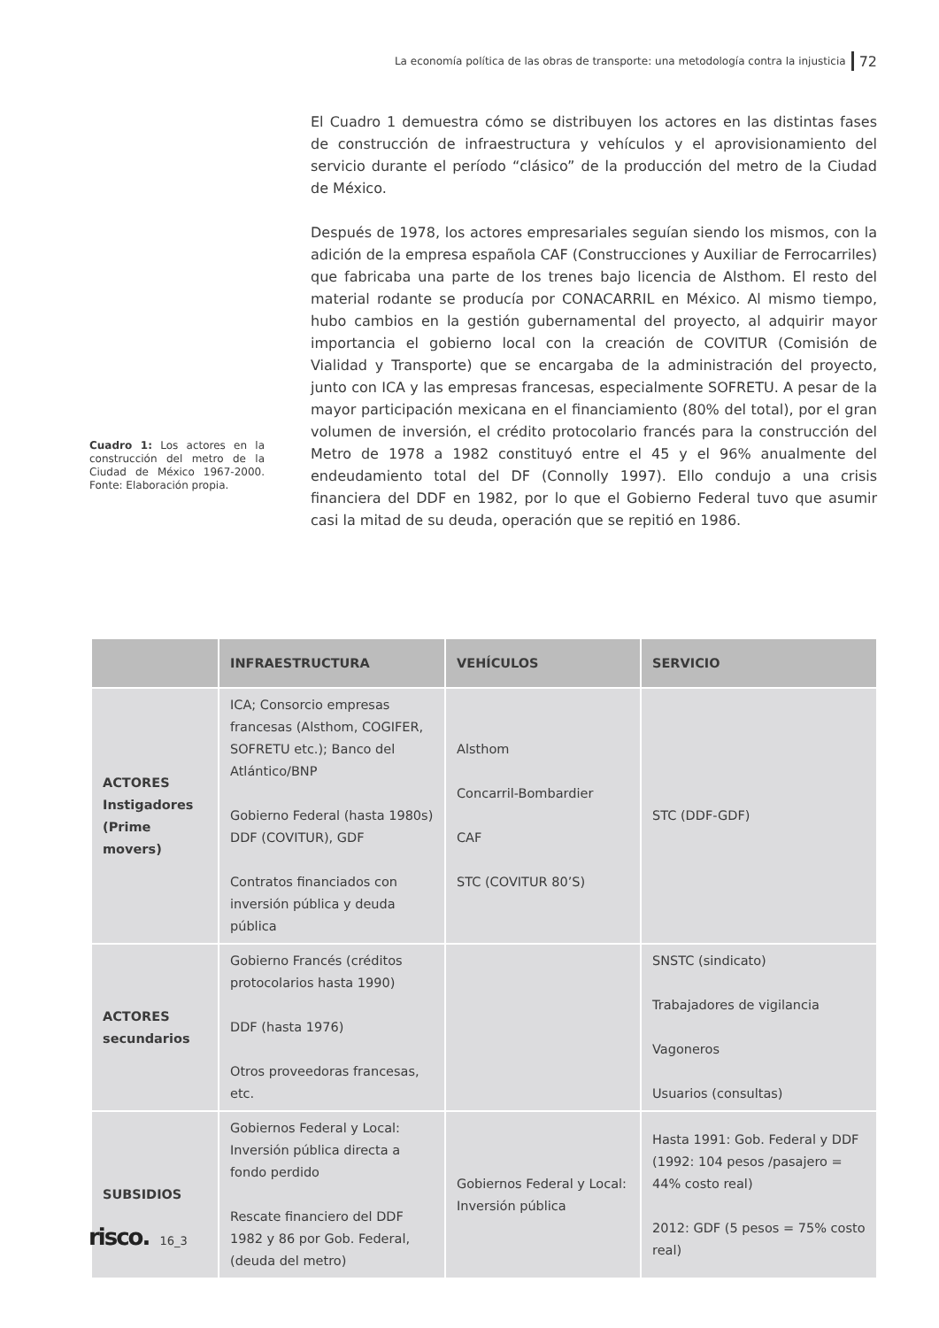La economía política de las obras de transporte: una metodología contra la injusticia 72
El Cuadro 1 demuestra cómo se distribuyen los actores en las distintas fases de construcción de infraestructura y vehículos y el aprovisionamiento del servicio durante el período “clásico” de la producción del metro de la Ciudad de México.
Después de 1978, los actores empresariales seguían siendo los mismos, con la adición de la empresa española CAF (Construcciones y Auxiliar de Ferrocarriles) que fabricaba una parte de los trenes bajo licencia de Alsthom. El resto del material rodante se producía por CONACARRIL en México. Al mismo tiempo, hubo cambios en la gestión gubernamental del proyecto, al adquirir mayor importancia el gobierno local con la creación de COVITUR (Comisión de Vialidad y Transporte) que se encargaba de la administración del proyecto, junto con ICA y las empresas francesas, especialmente SOFRETU. A pesar de la mayor participación mexicana en el financiamiento (80% del total), por el gran volumen de inversión, el crédito protocolario francés para la construcción del Metro de 1978 a 1982 constituyó entre el 45 y el 96% anualmente del endeudamiento total del DF (Connolly 1997). Ello condujo a una crisis financiera del DDF en 1982, por lo que el Gobierno Federal tuvo que asumir casi la mitad de su deuda, operación que se repitió en 1986.
Cuadro 1: Los actores en la construcción del metro de la Ciudad de México 1967-2000. Fonte: Elaboración propia.
| | INFRAESTRUCTURA | VEHÍCULOS | SERVICIO |
| --- | --- | --- | --- |
| ACTORES Instigadores (Prime movers) | ICA; Consorcio empresas francesas (Alsthom, COGIFER, SOFRETU etc.); Banco del Atlántico/BNP Gobierno Federal (hasta 1980s) DDF (COVITUR), GDF Contratos financiados con inversión pública y deuda pública | Alsthom Concarril-Bombardier CAF STC (COVITUR 80’S) | STC (DDF-GDF) |
| ACTORES secundarios | Gobierno Francés (créditos protocolarios hasta 1990) DDF (hasta 1976) Otros proveedoras francesas, etc. | | SNSTC (sindicato) Trabajadores de vigilancia Vagoneros Usuarios (consultas) |
| SUBSIDIOS | Gobiernos Federal y Local: Inversión pública directa a fondo perdido Rescate financiero del DDF 1982 y 86 por Gob. Federal, (deuda del metro) | Gobiernos Federal y Local: Inversión pública | Hasta 1991: Gob. Federal y DDF (1992: 104 pesos /pasajero = 44% costo real) 2012: GDF (5 pesos = 75% costo real) |
risco. 16_3